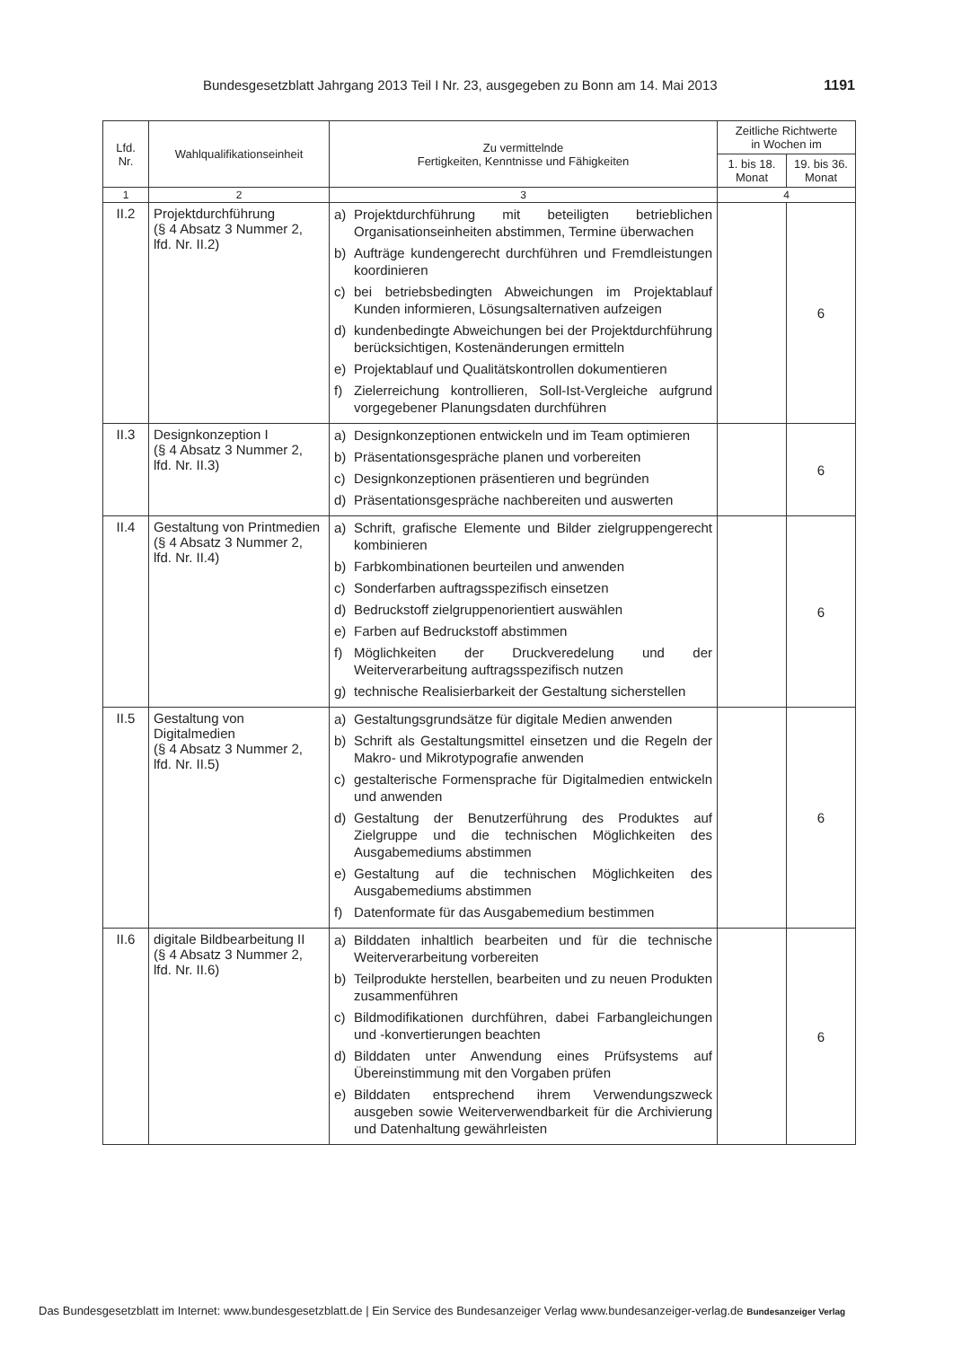Bundesgesetzblatt Jahrgang 2013 Teil I Nr. 23, ausgegeben zu Bonn am 14. Mai 2013 1191
| Lfd. Nr. | Wahlqualifikationseinheit | Zu vermittelnde Fertigkeiten, Kenntnisse und Fähigkeiten | Zeitliche Richtwerte in Wochen im | |
| --- | --- | --- | --- | --- |
| | | | 1. bis 18. Monat | 19. bis 36. Monat |
| 1 | 2 | 3 | 4 | |
| II.2 | Projektdurchführung (§ 4 Absatz 3 Nummer 2, lfd. Nr. II.2) | a) Projektdurchführung mit beteiligten betrieblichen Organisationseinheiten abstimmen, Termine überwachen b) Aufträge kundengerecht durchführen und Fremdleistungen koordinieren c) bei betriebsbedingten Abweichungen im Projektablauf Kunden informieren, Lösungsalternativen aufzeigen d) kundenbedingte Abweichungen bei der Projektdurchführung berücksichtigen, Kostenänderungen ermitteln e) Projektablauf und Qualitätskontrollen dokumentieren f) Zielerreichung kontrollieren, Soll-Ist-Vergleiche aufgrund vorgegebener Planungsdaten durchführen | | 6 |
| II.3 | Designkonzeption I (§ 4 Absatz 3 Nummer 2, lfd. Nr. II.3) | a) Designkonzeptionen entwickeln und im Team optimieren b) Präsentationsgespräche planen und vorbereiten c) Designkonzeptionen präsentieren und begründen d) Präsentationsgespräche nachbereiten und auswerten | | 6 |
| II.4 | Gestaltung von Printmedien (§ 4 Absatz 3 Nummer 2, lfd. Nr. II.4) | a) Schrift, grafische Elemente und Bilder zielgruppengerecht kombinieren b) Farbkombinationen beurteilen und anwenden c) Sonderfarben auftragsspezifisch einsetzen d) Bedruckstoff zielgruppenorientiert auswählen e) Farben auf Bedruckstoff abstimmen f) Möglichkeiten der Druckveredelung und der Weiterverarbeitung auftragsspezifisch nutzen g) technische Realisierbarkeit der Gestaltung sicherstellen | | 6 |
| II.5 | Gestaltung von Digitalmedien (§ 4 Absatz 3 Nummer 2, lfd. Nr. II.5) | a) Gestaltungsgrundsätze für digitale Medien anwenden b) Schrift als Gestaltungsmittel einsetzen und die Regeln der Makro- und Mikrotypografie anwenden c) gestalterische Formensprache für Digitalmedien entwickeln und anwenden d) Gestaltung der Benutzerführung des Produktes auf Zielgruppe und die technischen Möglichkeiten des Ausgabemediums abstimmen e) Gestaltung auf die technischen Möglichkeiten des Ausgabemediums abstimmen f) Datenformate für das Ausgabemedium bestimmen | | 6 |
| II.6 | digitale Bildbearbeitung II (§ 4 Absatz 3 Nummer 2, lfd. Nr. II.6) | a) Bilddaten inhaltlich bearbeiten und für die technische Weiterverarbeitung vorbereiten b) Teilprodukte herstellen, bearbeiten und zu neuen Produkten zusammenführen c) Bildmodifikationen durchführen, dabei Farbangleichungen und -konvertierungen beachten d) Bilddaten unter Anwendung eines Prüfsystems auf Übereinstimmung mit den Vorgaben prüfen e) Bilddaten entsprechend ihrem Verwendungszweck ausgeben sowie Weiterverwendbarkeit für die Archivierung und Datenhaltung gewährleisten | | 6 |
Das Bundesgesetzblatt im Internet: www.bundesgesetzblatt.de | Ein Service des Bundesanzeiger Verlag www.bundesanzeiger-verlag.de Bundesanzeiger Verlag